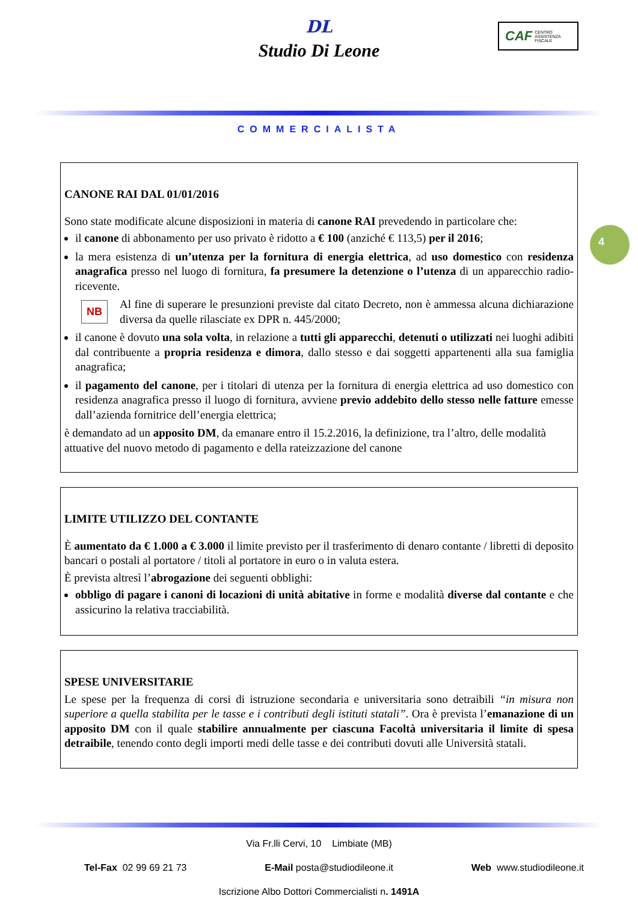DL
Studio Di Leone
CAF
CENTRO
ASSISTENZA
FISCALE
COMMERCIALISTA
4
CANONE RAI DAL 01/01/2016
Sono state modificate alcune disposizioni in materia di canone RAI prevedendo in particolare che:
il canone di abbonamento per uso privato è ridotto a € 100 (anziché € 113,5) per il 2016;
la mera esistenza di un’utenza per la fornitura di energia elettrica, ad uso domestico con residenza anagrafica presso nel luogo di fornitura, fa presumere la detenzione o l’utenza di un apparecchio radio-ricevente.
NB
Al fine di superare le presunzioni previste dal citato Decreto, non è ammessa alcuna dichiarazione diversa da quelle rilasciate ex DPR n. 445/2000;
il canone è dovuto una sola volta, in relazione a tutti gli apparecchi, detenuti o utilizzati nei luoghi adibiti dal contribuente a propria residenza e dimora, dallo stesso e dai soggetti appartenenti alla sua famiglia anagrafica;
il pagamento del canone, per i titolari di utenza per la fornitura di energia elettrica ad uso domestico con residenza anagrafica presso il luogo di fornitura, avviene previo addebito dello stesso nelle fatture emesse dall’azienda fornitrice dell’energia elettrica;
è demandato ad un apposito DM, da emanare entro il 15.2.2016, la definizione, tra l’altro, delle modalità attuative del nuovo metodo di pagamento e della rateizzazione del canone
LIMITE UTILIZZO DEL CONTANTE
È aumentato da € 1.000 a € 3.000 il limite previsto per il trasferimento di denaro contante / libretti di deposito bancari o postali al portatore / titoli al portatore in euro o in valuta estera.
È prevista altresì l’abrogazione dei seguenti obblighi:
obbligo di pagare i canoni di locazioni di unità abitative in forme e modalità diverse dal contante e che assicurino la relativa tracciabilità.
SPESE UNIVERSITARIE
Le spese per la frequenza di corsi di istruzione secondaria e universitaria sono detraibili “in misura non superiore a quella stabilita per le tasse e i contributi degli istituti statali”. Ora è prevista l’emanazione di un apposito DM con il quale stabilire annualmente per ciascuna Facoltà universitaria il limite di spesa detraibile, tenendo conto degli importi medi delle tasse e dei contributi dovuti alle Università statali.
Via Fr.lli Cervi, 10 Limbiate (MB)
Tel-Fax 02 99 69 21 73 E-Mail posta@studiodileone.it Web www.studiodileone.it
Iscrizione Albo Dottori Commercialisti n. 1491A